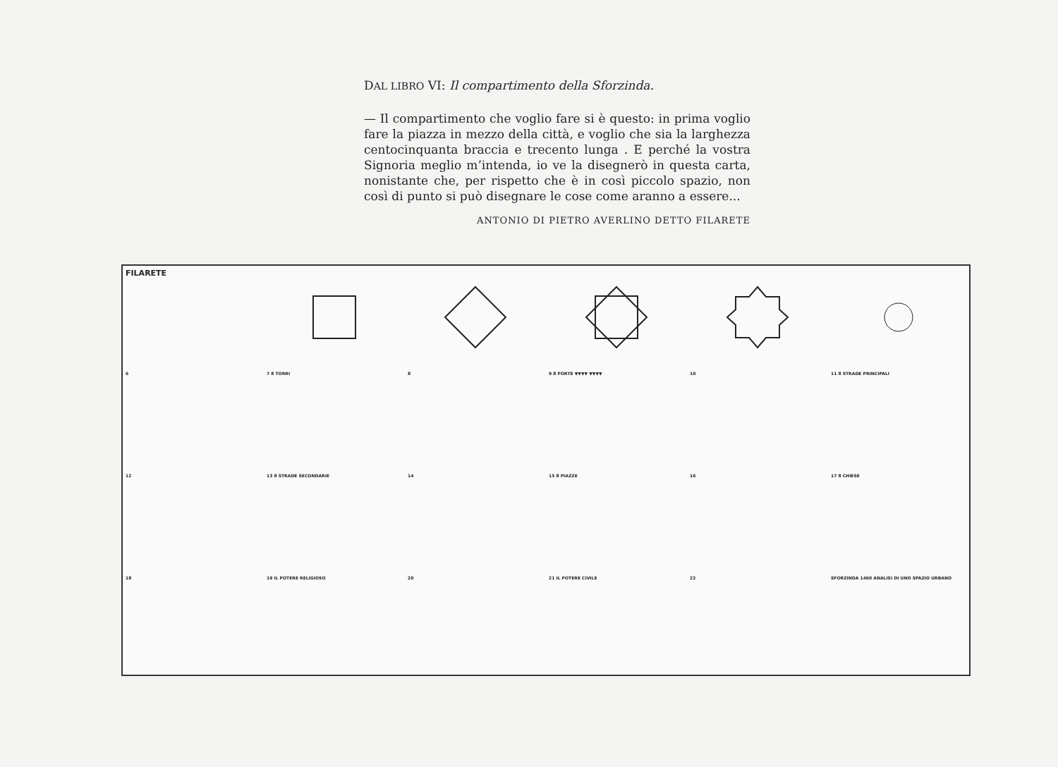DAL LIBRO VI: Il compartimento della Sforzinda.
— Il compartimento che voglio fare si è questo: in prima voglio fare la piazza in mezzo della città, e voglio che sia la larghezza centocinquanta braccia e trecento lunga . E perché la vostra Signoria meglio m’intenda, io ve la disegnerò in questa carta, nonistante che, per rispetto che è in così piccolo spazio, non così di punto si può disegnare le cose come aranno a essere...
ANTONIO DI PIETRO AVERLINO DETTO FILARETE
FILARETE
6
7 8 TORRI
8
9 8 PORTE ▼▼▼▼ ▼▼▼▼
10
11 8 STRADE PRINCIPALI
12
13 8 STRADE SECONDARIE
14
15 8 PIAZZE
16
17 8 CHIESE
18
19 IL POTERE RELIGIOSO
20
21 IL POTERE CIVILE
22
SFORZINDA 1460 ANALISI DI UNO SPAZIO URBANO